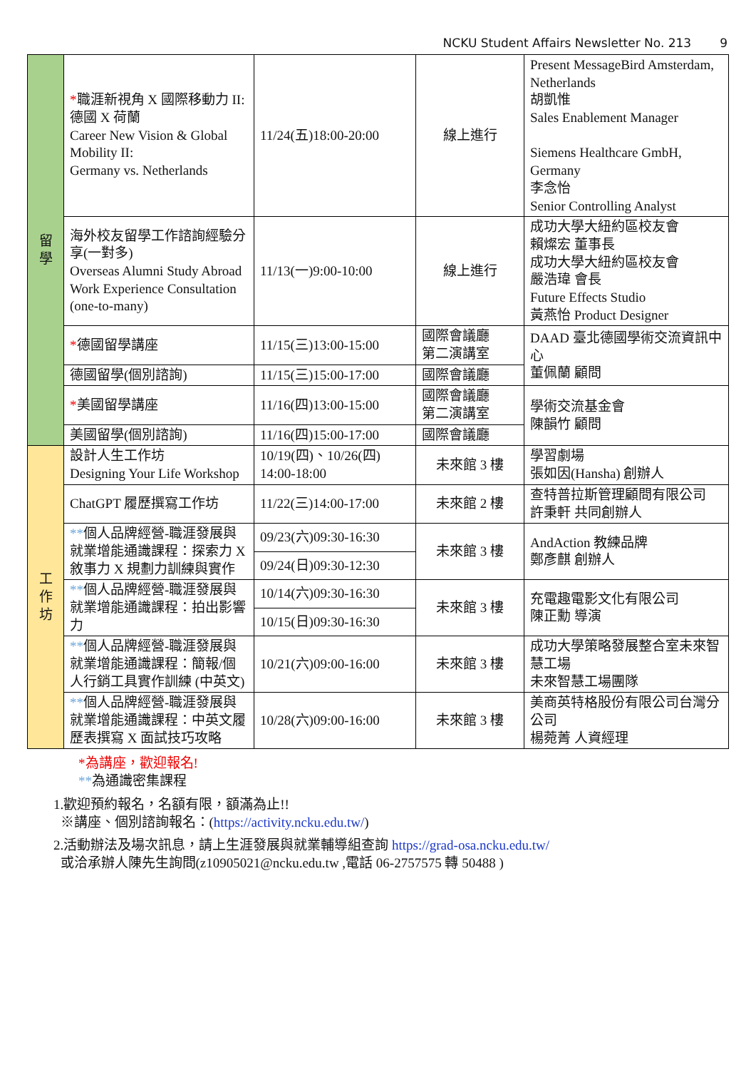NCKU Student Affairs Newsletter No. 213 9
| 留 學 | * 職涯新視角 X 國際移動力 II: 德國 X 荷蘭 Career New Vision & Global Mobility II: Germany vs. Netherlands | 11/24(五)18:00-20:00 | 線上進行 | Present MessageBird Amsterdam, Netherlands 胡凱惟 Sales Enablement Manager Siemens Healthcare GmbH, Germany 李念怡 Senior Controlling Analyst |
| | 海外校友留學工作諮詢經驗分享(一對多) Overseas Alumni Study Abroad Work Experience Consultation (one-to-many) | 11/13(一)9:00-10:00 | 線上進行 | 成功大學大紐約區校友會 賴燦宏 董事長 成功大學大紐約區校友會 嚴浩瑋 會長 Future Effects Studio 黃燕怡 Product Designer |
| | * 德國留學講座 | 11/15(三)13:00-15:00 | 國際會議廳 第二演講室 | DAAD 臺北德國學術交流資訊中心 董佩蘭 顧問 |
| | 德國留學(個別諮詢) | 11/15(三)15:00-17:00 | 國際會議廳 | |
| | * 美國留學講座 | 11/16(四)13:00-15:00 | 國際會議廳 第二演講室 | 學術交流基金會 陳韻竹 顧問 |
| | 美國留學(個別諮詢) | 11/16(四)15:00-17:00 | 國際會議廳 | |
| 工 作 坊 | 設計人生工作坊 Designing Your Life Workshop | 10/19(四)、10/26(四) 14:00-18:00 | 未來館 3 樓 | 學習劇場 張如因(Hansha) 創辦人 |
| | ChatGPT 履歷撰寫工作坊 | 11/22(三)14:00-17:00 | 未來館 2 樓 | 查特普拉斯管理顧問有限公司 許秉軒 共同創辦人 |
| | ** 個人品牌經營-職涯發展與就業增能通識課程：探索力 X 敘事力 X 規劃力訓練與實作 | 09/23(六)09:30-16:30 | 未來館 3 樓 | AndAction 教練品牌 鄭彥麒 創辦人 |
| | | 09/24(日)09:30-12:30 | | |
| | ** 個人品牌經營-職涯發展與就業增能通識課程：拍出影響力 | 10/14(六)09:30-16:30 | 未來館 3 樓 | 充電趣電影文化有限公司 陳正勳 導演 |
| | | 10/15(日)09:30-16:30 | | |
| | ** 個人品牌經營-職涯發展與就業增能通識課程：簡報/個人行銷工具實作訓練 (中英文) | 10/21(六)09:00-16:00 | 未來館 3 樓 | 成功大學策略發展整合室未來智慧工場 未來智慧工場團隊 |
| | ** 個人品牌經營-職涯發展與就業增能通識課程：中英文履歷表撰寫 X 面試技巧攻略 | 10/28(六)09:00-16:00 | 未來館 3 樓 | 美商英特格股份有限公司台灣分公司 楊菀菁 人資經理 |
*為講座，歡迎報名!
**為通識密集課程
1.歡迎預約報名，名額有限，額滿為止!!
※講座、個別諮詢報名：(https://activity.ncku.edu.tw/)
2.活動辦法及場次訊息，請上生涯發展與就業輔導組查詢 https://grad-osa.ncku.edu.tw/
或洽承辦人陳先生詢問(z10905021@ncku.edu.tw ,電話 06-2757575 轉 50488 )